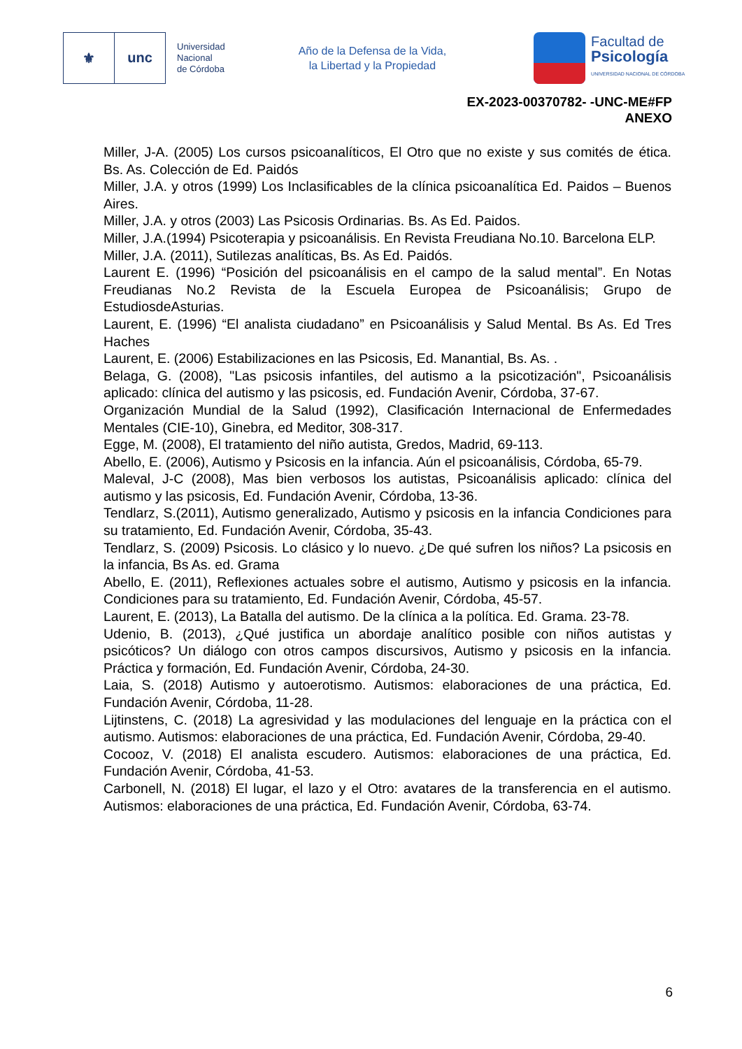⚜ unc
Universidad
Nacional
de Córdoba
Año de la Defensa de la Vida,
la Libertad y la Propiedad
Facultad de
Psicología
UNIVERSIDAD NACIONAL DE CÓRDOBA
EX-2023-00370782- -UNC-ME#FP
ANEXO
Miller, J-A. (2005) Los cursos psicoanalíticos, El Otro que no existe y sus comités de ética. Bs. As. Colección de Ed. Paidós
Miller, J.A. y otros (1999) Los Inclasificables de la clínica psicoanalítica Ed. Paidos – Buenos Aires.
Miller, J.A. y otros (2003) Las Psicosis Ordinarias. Bs. As Ed. Paidos.
Miller, J.A.(1994) Psicoterapia y psicoanálisis. En Revista Freudiana No.10. Barcelona ELP.
Miller, J.A. (2011), Sutilezas analíticas, Bs. As Ed. Paidós.
Laurent E. (1996) “Posición del psicoanálisis en el campo de la salud mental”. En Notas Freudianas No.2 Revista de la Escuela Europea de Psicoanálisis; Grupo de EstudiosdeAsturias.
Laurent, E. (1996) “El analista ciudadano” en Psicoanálisis y Salud Mental. Bs As. Ed Tres Haches
Laurent, E. (2006) Estabilizaciones en las Psicosis, Ed. Manantial, Bs. As. .
Belaga, G. (2008), "Las psicosis infantiles, del autismo a la psicotización", Psicoanálisis aplicado: clínica del autismo y las psicosis, ed. Fundación Avenir, Córdoba, 37-67.
Organización Mundial de la Salud (1992), Clasificación Internacional de Enfermedades Mentales (CIE-10), Ginebra, ed Meditor, 308-317.
Egge, M. (2008), El tratamiento del niño autista, Gredos, Madrid, 69-113.
Abello, E. (2006), Autismo y Psicosis en la infancia. Aún el psicoanálisis, Córdoba, 65-79.
Maleval, J-C (2008), Mas bien verbosos los autistas, Psicoanálisis aplicado: clínica del autismo y las psicosis, Ed. Fundación Avenir, Córdoba, 13-36.
Tendlarz, S.(2011), Autismo generalizado, Autismo y psicosis en la infancia Condiciones para su tratamiento, Ed. Fundación Avenir, Córdoba, 35-43.
Tendlarz, S. (2009) Psicosis. Lo clásico y lo nuevo. ¿De qué sufren los niños? La psicosis en la infancia, Bs As. ed. Grama
Abello, E. (2011), Reflexiones actuales sobre el autismo, Autismo y psicosis en la infancia. Condiciones para su tratamiento, Ed. Fundación Avenir, Córdoba, 45-57.
Laurent, E. (2013), La Batalla del autismo. De la clínica a la política. Ed. Grama. 23-78.
Udenio, B. (2013), ¿Qué justifica un abordaje analítico posible con niños autistas y psicóticos? Un diálogo con otros campos discursivos, Autismo y psicosis en la infancia. Práctica y formación, Ed. Fundación Avenir, Córdoba, 24-30.
Laia, S. (2018) Autismo y autoerotismo. Autismos: elaboraciones de una práctica, Ed. Fundación Avenir, Córdoba, 11-28.
Lijtinstens, C. (2018) La agresividad y las modulaciones del lenguaje en la práctica con el autismo. Autismos: elaboraciones de una práctica, Ed. Fundación Avenir, Córdoba, 29-40.
Cocooz, V. (2018) El analista escudero. Autismos: elaboraciones de una práctica, Ed. Fundación Avenir, Córdoba, 41-53.
Carbonell, N. (2018) El lugar, el lazo y el Otro: avatares de la transferencia en el autismo. Autismos: elaboraciones de una práctica, Ed. Fundación Avenir, Córdoba, 63-74.
6